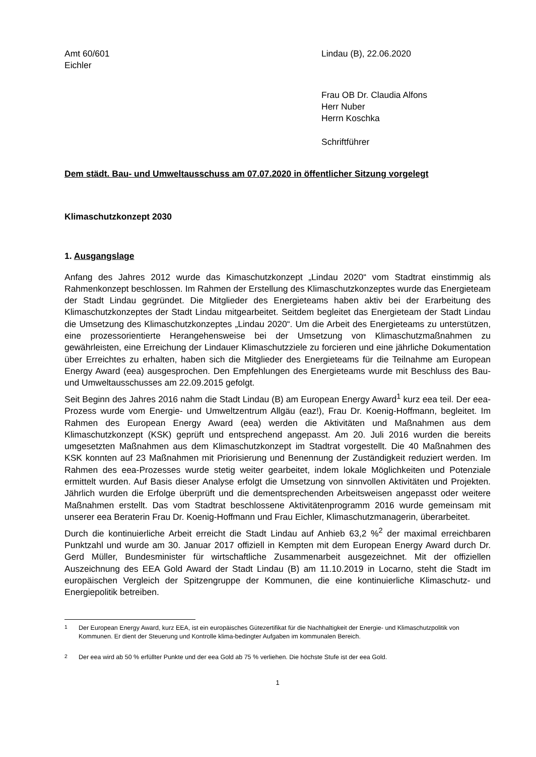Amt 60/601
Eichler
Lindau (B), 22.06.2020
Frau OB Dr. Claudia Alfons
Herr Nuber
Herrn Koschka
Schriftführer
Dem städt. Bau- und Umweltausschuss am 07.07.2020 in öffentlicher Sitzung vorgelegt
Klimaschutzkonzept 2030
1. Ausgangslage
Anfang des Jahres 2012 wurde das Kimaschutzkonzept „Lindau 2020“ vom Stadtrat einstimmig als Rahmenkonzept beschlossen. Im Rahmen der Erstellung des Klimaschutzkonzeptes wurde das Energieteam der Stadt Lindau gegründet. Die Mitglieder des Energieteams haben aktiv bei der Erarbeitung des Klimaschutzkonzeptes der Stadt Lindau mitgearbeitet. Seitdem begleitet das Energieteam der Stadt Lindau die Umsetzung des Klimaschutzkonzeptes „Lindau 2020“. Um die Arbeit des Energieteams zu unterstützen, eine prozessorientierte Herangehensweise bei der Umsetzung von Klimaschutzmaßnahmen zu gewährleisten, eine Erreichung der Lindauer Klimaschutzziele zu forcieren und eine jährliche Dokumentation über Erreichtes zu erhalten, haben sich die Mitglieder des Energieteams für die Teilnahme am European Energy Award (eea) ausgesprochen. Den Empfehlungen des Energieteams wurde mit Beschluss des Bau- und Umweltausschusses am 22.09.2015 gefolgt.
Seit Beginn des Jahres 2016 nahm die Stadt Lindau (B) am European Energy Award<sup>1</sup> kurz eea teil. Der eea-Prozess wurde vom Energie- und Umweltzentrum Allgäu (eaz!), Frau Dr. Koenig-Hoffmann, begleitet. Im Rahmen des European Energy Award (eea) werden die Aktivitäten und Maßnahmen aus dem Klimaschutzkonzept (KSK) geprüft und entsprechend angepasst. Am 20. Juli 2016 wurden die bereits umgesetzten Maßnahmen aus dem Klimaschutzkonzept im Stadtrat vorgestellt. Die 40 Maßnahmen des KSK konnten auf 23 Maßnahmen mit Priorisierung und Benennung der Zuständigkeit reduziert werden. Im Rahmen des eea-Prozesses wurde stetig weiter gearbeitet, indem lokale Möglichkeiten und Potenziale ermittelt wurden. Auf Basis dieser Analyse erfolgt die Umsetzung von sinnvollen Aktivitäten und Projekten. Jährlich wurden die Erfolge überprüft und die dementsprechenden Arbeitsweisen angepasst oder weitere Maßnahmen erstellt. Das vom Stadtrat beschlossene Aktivitätenprogramm 2016 wurde gemeinsam mit unserer eea Beraterin Frau Dr. Koenig-Hoffmann und Frau Eichler, Klimaschutzmanagerin, überarbeitet.
Durch die kontinuierliche Arbeit erreicht die Stadt Lindau auf Anhieb 63,2 %<sup>2</sup> der maximal erreichbaren Punktzahl und wurde am 30. Januar 2017 offiziell in Kempten mit dem European Energy Award durch Dr. Gerd Müller, Bundesminister für wirtschaftliche Zusammenarbeit ausgezeichnet. Mit der offiziellen Auszeichnung des EEA Gold Award der Stadt Lindau (B) am 11.10.2019 in Locarno, steht die Stadt im europäischen Vergleich der Spitzengruppe der Kommunen, die eine kontinuierliche Klimaschutz- und Energiepolitik betreiben.
<sup>1</sup> Der European Energy Award, kurz EEA, ist ein europäisches Gütezertifikat für die Nachhaltigkeit der Energie- und Klimaschutzpolitik von Kommunen. Er dient der Steuerung und Kontrolle klima-bedingter Aufgaben im kommunalen Bereich.
<sup>2</sup> Der eea wird ab 50 % erfüllter Punkte und der eea Gold ab 75 % verliehen. Die höchste Stufe ist der eea Gold.
1